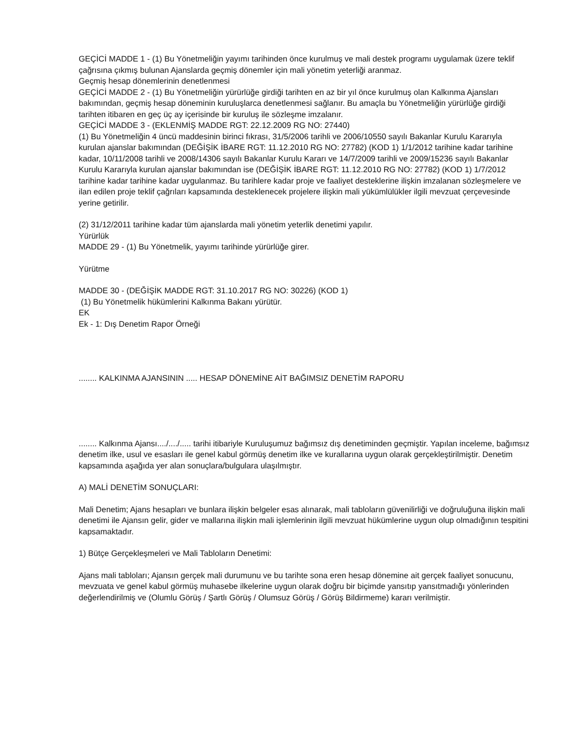GEÇİCİ MADDE 1 - (1) Bu Yönetmeliğin yayımı tarihinden önce kurulmuş ve mali destek programı uygulamak üzere teklif çağrısına çıkmış bulunan Ajanslarda geçmiş dönemler için mali yönetim yeterliği aranmaz.
Geçmiş hesap dönemlerinin denetlenmesi
GEÇİCİ MADDE 2 - (1) Bu Yönetmeliğin yürürlüğe girdiği tarihten en az bir yıl önce kurulmuş olan Kalkınma Ajansları bakımından, geçmiş hesap döneminin kuruluşlarca denetlenmesi sağlanır. Bu amaçla bu Yönetmeliğin yürürlüğe girdiği tarihten itibaren en geç üç ay içerisinde bir kuruluş ile sözleşme imzalanır.
GEÇİCİ MADDE 3 - (EKLENMİŞ MADDE RGT: 22.12.2009 RG NO: 27440)
(1) Bu Yönetmeliğin 4 üncü maddesinin birinci fıkrası, 31/5/2006 tarihli ve 2006/10550 sayılı Bakanlar Kurulu Kararıyla kurulan ajanslar bakımından (DEĞİŞİK İBARE RGT: 11.12.2010 RG NO: 27782) (KOD 1) 1/1/2012 tarihine kadar tarihine kadar, 10/11/2008 tarihli ve 2008/14306 sayılı Bakanlar Kurulu Kararı ve 14/7/2009 tarihli ve 2009/15236 sayılı Bakanlar Kurulu Kararıyla kurulan ajanslar bakımından ise (DEĞİŞİK İBARE RGT: 11.12.2010 RG NO: 27782) (KOD 1) 1/7/2012 tarihine kadar tarihine kadar uygulanmaz. Bu tarihlere kadar proje ve faaliyet desteklerine ilişkin imzalanan sözleşmelere ve ilan edilen proje teklif çağrıları kapsamında desteklenecek projelere ilişkin mali yükümlülükler ilgili mevzuat çerçevesinde yerine getirilir.
(2) 31/12/2011 tarihine kadar tüm ajanslarda mali yönetim yeterlik denetimi yapılır.
Yürürlük
MADDE 29 - (1) Bu Yönetmelik, yayımı tarihinde yürürlüğe girer.
Yürütme
MADDE 30 - (DEĞİŞİK MADDE RGT: 31.10.2017 RG NO: 30226) (KOD 1)
(1) Bu Yönetmelik hükümlerini Kalkınma Bakanı yürütür.
EK
Ek - 1: Dış Denetim Rapor Örneği
........ KALKINMA AJANSININ ..... HESAP DÖNEMİNE AİT BAĞIMSIZ DENETİM RAPORU
........ Kalkınma Ajansı..../..../..... tarihi itibariyle Kuruluşumuz bağımsız dış denetiminden geçmiştir. Yapılan inceleme, bağımsız denetim ilke, usul ve esasları ile genel kabul görmüş denetim ilke ve kurallarına uygun olarak gerçekleştirilmiştir. Denetim kapsamında aşağıda yer alan sonuçlara/bulgulara ulaşılmıştır.
A) MALİ DENETİM SONUÇLARI:
Mali Denetim; Ajans hesapları ve bunlara ilişkin belgeler esas alınarak, mali tabloların güvenilirliği ve doğruluğuna ilişkin mali denetimi ile Ajansın gelir, gider ve mallarına ilişkin mali işlemlerinin ilgili mevzuat hükümlerine uygun olup olmadığının tespitini kapsamaktadır.
1) Bütçe Gerçekleşmeleri ve Mali Tabloların Denetimi:
Ajans mali tabloları; Ajansın gerçek mali durumunu ve bu tarihte sona eren hesap dönemine ait gerçek faaliyet sonucunu, mevzuata ve genel kabul görmüş muhasebe ilkelerine uygun olarak doğru bir biçimde yansıtıp yansıtmadığı yönlerinden değerlendirilmiş ve (Olumlu Görüş / Şartlı Görüş / Olumsuz Görüş / Görüş Bildirmeme) kararı verilmiştir.